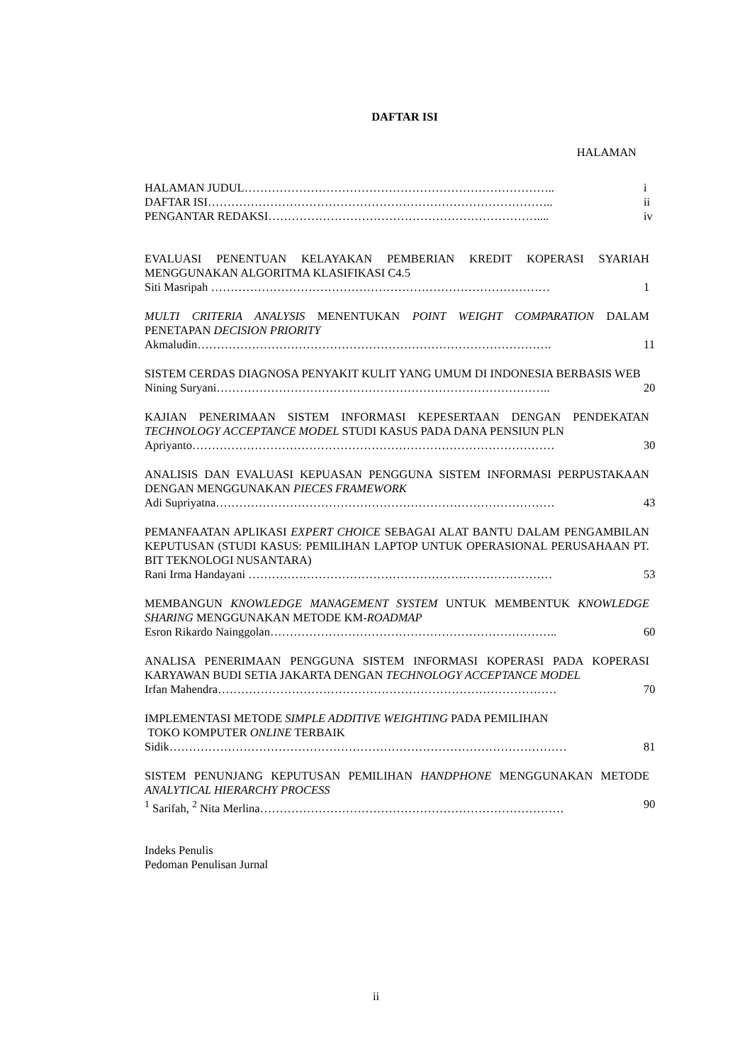DAFTAR ISI
HALAMAN
HALAMAN JUDUL…………………………………………………………………….. i
DAFTAR ISI…………………………………………………………………………….. ii
PENGANTAR REDAKSI…………………………………………………………….... iv
EVALUASI PENENTUAN KELAYAKAN PEMBERIAN KREDIT KOPERASI SYARIAH MENGGUNAKAN ALGORITMA KLASIFIKASI C4.5
Siti Masripah …………………………………………………………………………… 1
MULTI CRITERIA ANALYSIS MENENTUKAN POINT WEIGHT COMPARATION DALAM PENETAPAN DECISION PRIORITY
Akmaludin………………………………………………………………………………. 11
SISTEM CERDAS DIAGNOSA PENYAKIT KULIT YANG UMUM DI INDONESIA BERBASIS WEB
Nining Suryani………………………………………………………………………….. 20
KAJIAN PENERIMAAN SISTEM INFORMASI KEPESERTAAN DENGAN PENDEKATAN TECHNOLOGY ACCEPTANCE MODEL STUDI KASUS PADA DANA PENSIUN PLN
Apriyanto………………………………………………………………………………… 30
ANALISIS DAN EVALUASI KEPUASAN PENGGUNA SISTEM INFORMASI PERPUSTAKAAN DENGAN MENGGUNAKAN PIECES FRAMEWORK
Adi Supriyatna…………………………………………………………………………… 43
PEMANFAATAN APLIKASI EXPERT CHOICE SEBAGAI ALAT BANTU DALAM PENGAMBILAN KEPUTUSAN (STUDI KASUS: PEMILIHAN LAPTOP UNTUK OPERASIONAL PERUSAHAAN PT. BIT TEKNOLOGI NUSANTARA)
Rani Irma Handayani …………………………………………………………………… 53
MEMBANGUN KNOWLEDGE MANAGEMENT SYSTEM UNTUK MEMBENTUK KNOWLEDGE SHARING MENGGUNAKAN METODE KM-ROADMAP
Esron Rikardo Nainggolan……………………………………………………………….. 60
ANALISA PENERIMAAN PENGGUNA SISTEM INFORMASI KOPERASI PADA KOPERASI KARYAWAN BUDI SETIA JAKARTA DENGAN TECHNOLOGY ACCEPTANCE MODEL
Irfan Mahendra…………………………………………………………………………… 70
IMPLEMENTASI METODE SIMPLE ADDITIVE WEIGHTING PADA PEMILIHAN
TOKO KOMPUTER ONLINE TERBAIK
Sidik………………………………………………………………………………………… 81
SISTEM PENUNJANG KEPUTUSAN PEMILIHAN HANDPHONE MENGGUNAKAN METODE ANALYTICAL HIERARCHY PROCESS
<sup>1</sup> Sarifah, <sup>2</sup> Nita Merlina…………………………………………………………………… 90
Indeks Penulis
Pedoman Penulisan Jurnal
ii